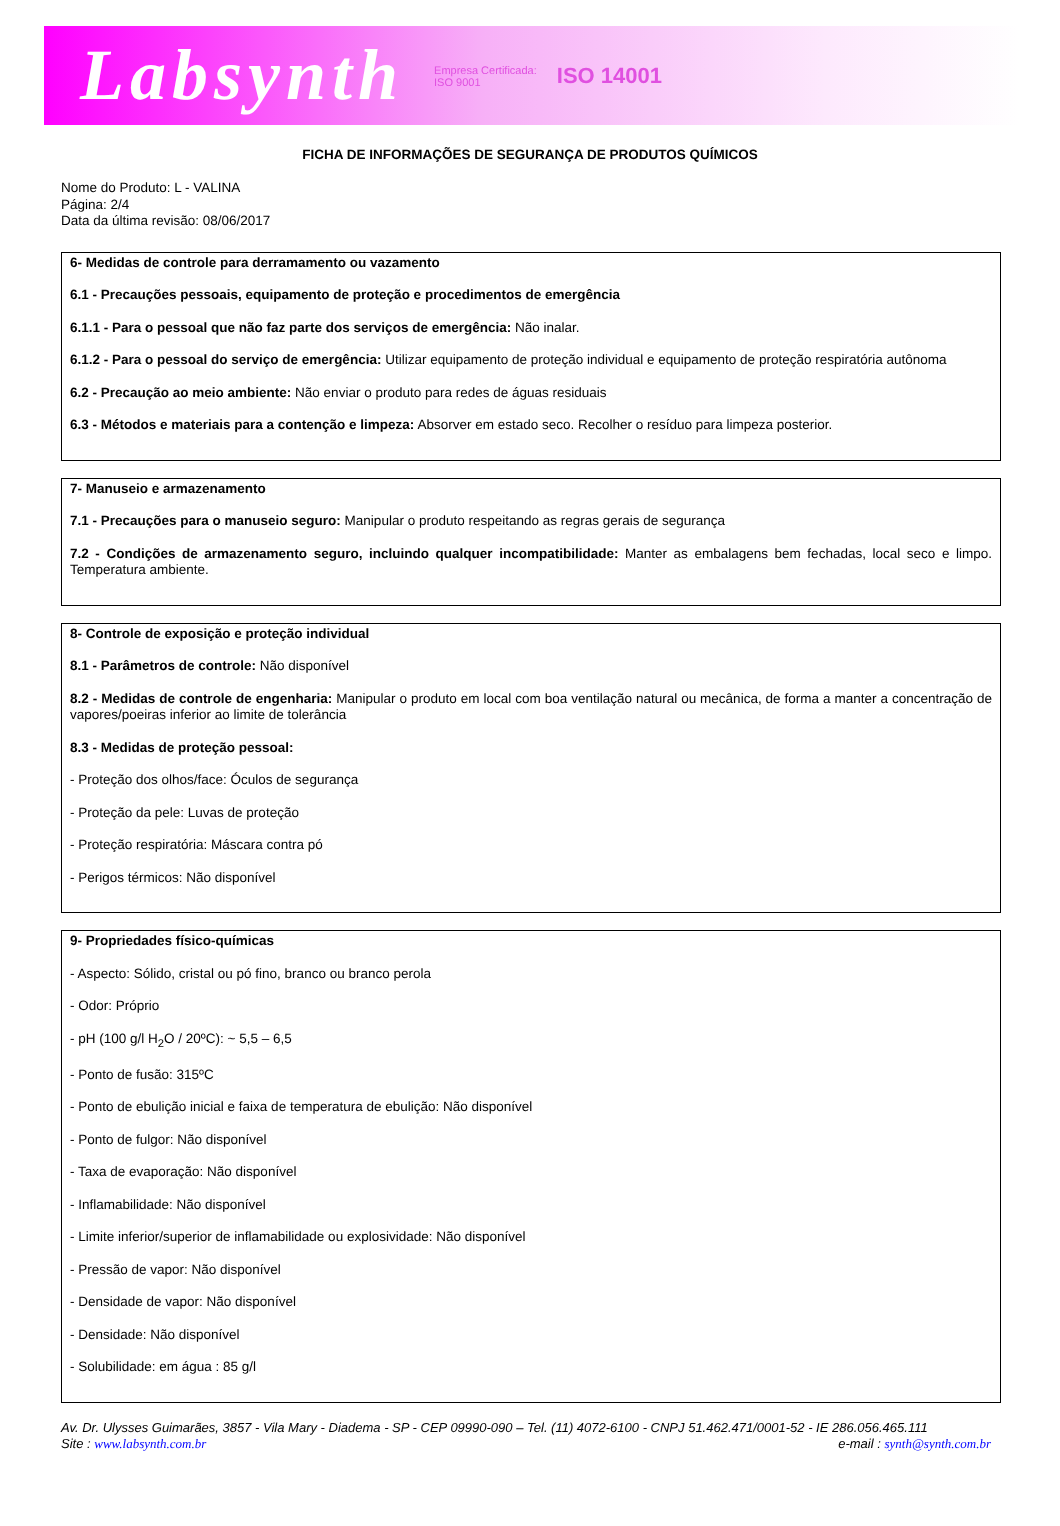Labsynth Empresa Certificada:
ISO 9001 ISO 14001
FICHA DE INFORMAÇÕES DE SEGURANÇA DE PRODUTOS QUÍMICOS
Nome do Produto: L - VALINA
Página: 2/4
Data da última revisão: 08/06/2017
6- Medidas de controle para derramamento ou vazamento
6.1 - Precauções pessoais, equipamento de proteção e procedimentos de emergência
6.1.1 - Para o pessoal que não faz parte dos serviços de emergência: Não inalar.
6.1.2 - Para o pessoal do serviço de emergência: Utilizar equipamento de proteção individual e equipamento de proteção respiratória autônoma
6.2 - Precaução ao meio ambiente: Não enviar o produto para redes de águas residuais
6.3 - Métodos e materiais para a contenção e limpeza: Absorver em estado seco. Recolher o resíduo para limpeza posterior.
7- Manuseio e armazenamento
7.1 - Precauções para o manuseio seguro: Manipular o produto respeitando as regras gerais de segurança
7.2 - Condições de armazenamento seguro, incluindo qualquer incompatibilidade: Manter as embalagens bem fechadas, local seco e limpo. Temperatura ambiente.
8- Controle de exposição e proteção individual
8.1 - Parâmetros de controle: Não disponível
8.2 - Medidas de controle de engenharia: Manipular o produto em local com boa ventilação natural ou mecânica, de forma a manter a concentração de vapores/poeiras inferior ao limite de tolerância
8.3 - Medidas de proteção pessoal:
- Proteção dos olhos/face: Óculos de segurança
- Proteção da pele: Luvas de proteção
- Proteção respiratória: Máscara contra pó
- Perigos térmicos: Não disponível
9- Propriedades físico-químicas
- Aspecto: Sólido, cristal ou pó fino, branco ou branco perola
- Odor: Próprio
- pH (100 g/l H<sub>2</sub>O / 20ºC): ~ 5,5 – 6,5
- Ponto de fusão: 315ºC
- Ponto de ebulição inicial e faixa de temperatura de ebulição: Não disponível
- Ponto de fulgor: Não disponível
- Taxa de evaporação: Não disponível
- Inflamabilidade: Não disponível
- Limite inferior/superior de inflamabilidade ou explosividade: Não disponível
- Pressão de vapor: Não disponível
- Densidade de vapor: Não disponível
- Densidade: Não disponível
- Solubilidade: em água : 85 g/l
Av. Dr. Ulysses Guimarães, 3857 - Vila Mary - Diadema - SP - CEP 09990-090 – Tel. (11) 4072-6100 - CNPJ 51.462.471/0001-52 - IE 286.056.465.111
Site : www.labsynth.com.br e-mail : synth@synth.com.br